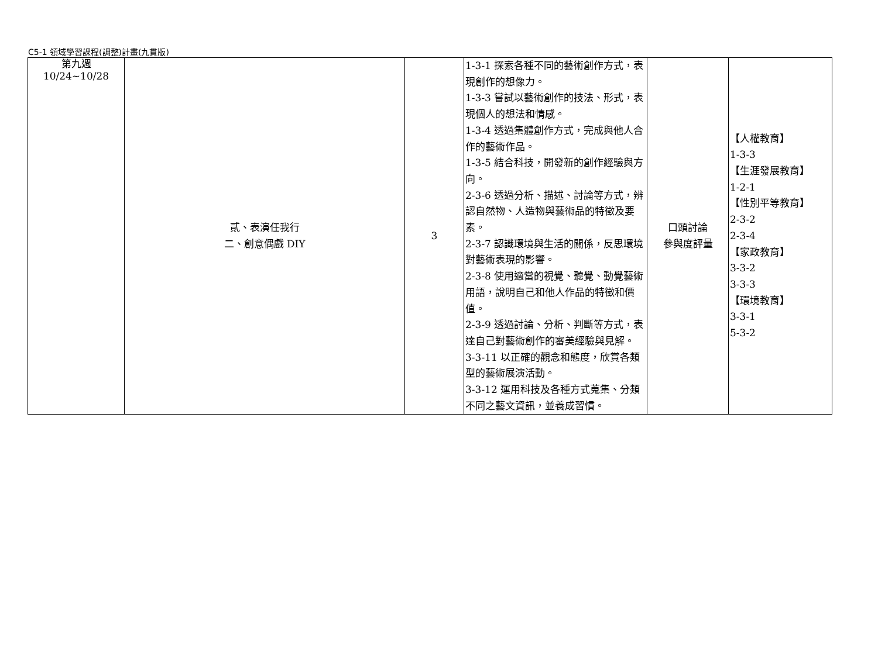C5-1 領域學習課程(調整)計畫(九貫版)
| 第九週 10/24~10/28 | 貳、表演任我行 二、創意偶戲 DIY | 3 | 1-3-1 探索各種不同的藝術創作方式，表現創作的想像力。 1-3-3 嘗試以藝術創作的技法、形式，表現個人的想法和情感。 1-3-4 透過集體創作方式，完成與他人合作的藝術作品。 1-3-5 結合科技，開發新的創作經驗與方向。 2-3-6 透過分析、描述、討論等方式，辨認自然物、人造物與藝術品的特徵及要素。 2-3-7 認識環境與生活的關係，反思環境對藝術表現的影響。 2-3-8 使用適當的視覺、聽覺、動覺藝術用語，說明自己和他人作品的特徵和價值。 2-3-9 透過討論、分析、判斷等方式，表達自己對藝術創作的審美經驗與見解。 3-3-11 以正確的觀念和態度，欣賞各類型的藝術展演活動。 3-3-12 運用科技及各種方式蒐集、分類不同之藝文資訊，並養成習慣。 | 口頭討論 參與度評量 | 【人權教育】 1-3-3 【生涯發展教育】 1-2-1 【性別平等教育】 2-3-2 2-3-4 【家政教育】 3-3-2 3-3-3 【環境教育】 3-3-1 5-3-2 |